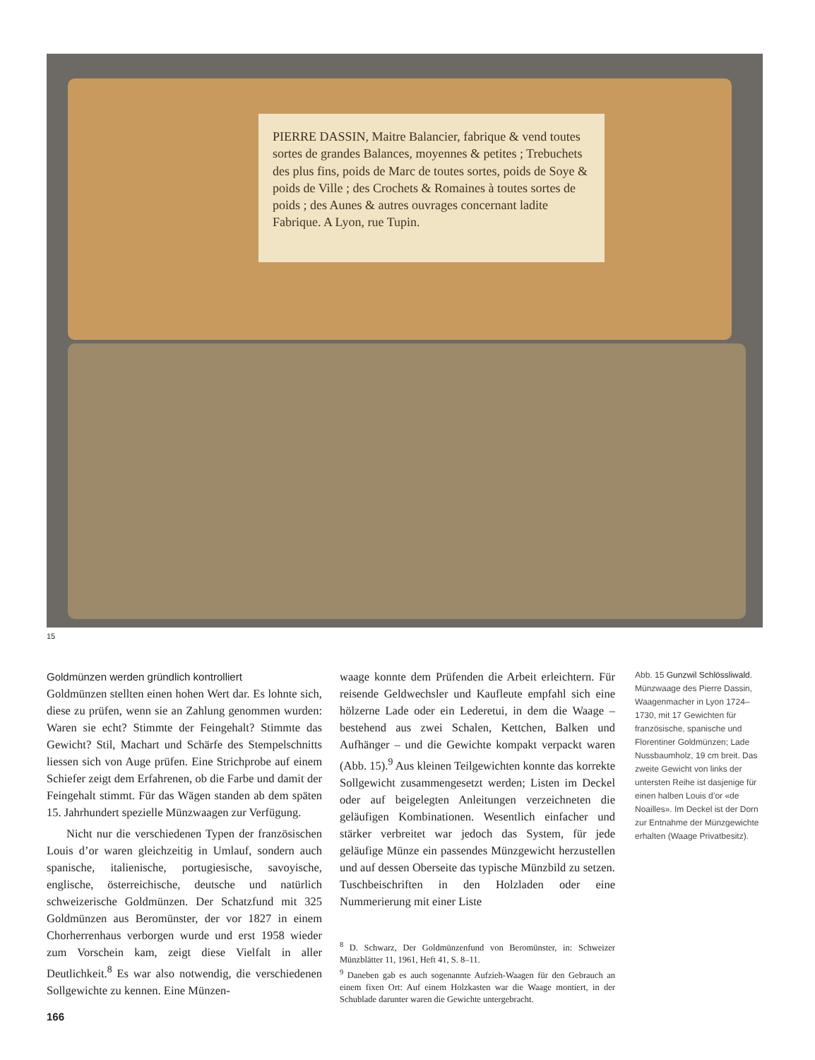PIERRE DASSIN, Maitre Balancier, fabrique & vend toutes sortes de grandes Balances, moyennes & petites ; Trebuchets des plus fins, poids de Marc de toutes sortes, poids de Soye & poids de Ville ; des Crochets & Romaines à toutes sortes de poids ; des Aunes & autres ouvrages concernant ladite Fabrique. A Lyon, rue Tupin.
15
Goldmünzen werden gründlich kontrolliert
Goldmünzen stellten einen hohen Wert dar. Es lohnte sich, diese zu prüfen, wenn sie an Zahlung genommen wurden: Waren sie echt? Stimmte der Feingehalt? Stimmte das Gewicht? Stil, Machart und Schärfe des Stempelschnitts liessen sich von Auge prüfen. Eine Strichprobe auf einem Schiefer zeigt dem Erfahrenen, ob die Farbe und damit der Feingehalt stimmt. Für das Wägen standen ab dem späten 15. Jahrhundert spezielle Münzwaagen zur Verfügung.
Nicht nur die verschiedenen Typen der französischen Louis d’or waren gleichzeitig in Umlauf, sondern auch spanische, italienische, portugiesische, savoyische, englische, österreichische, deutsche und natürlich schweizerische Goldmünzen. Der Schatzfund mit 325 Goldmünzen aus Beromünster, der vor 1827 in einem Chorherrenhaus verborgen wurde und erst 1958 wieder zum Vorschein kam, zeigt diese Vielfalt in aller Deutlichkeit.<sup>8</sup> Es war also notwendig, die verschiedenen Sollgewichte zu kennen. Eine Münzen-
waage konnte dem Prüfenden die Arbeit erleichtern. Für reisende Geldwechsler und Kaufleute empfahl sich eine hölzerne Lade oder ein Lederetui, in dem die Waage – bestehend aus zwei Schalen, Kettchen, Balken und Aufhänger – und die Gewichte kompakt verpackt waren (Abb. 15).<sup>9</sup> Aus kleinen Teilgewichten konnte das korrekte Sollgewicht zusammengesetzt werden; Listen im Deckel oder auf beigelegten Anleitungen verzeichneten die geläufigen Kombinationen. Wesentlich einfacher und stärker verbreitet war jedoch das System, für jede geläufige Münze ein passendes Münzgewicht herzustellen und auf dessen Oberseite das typische Münzbild zu setzen. Tuschbeischriften in den Holzladen oder eine Nummerierung mit einer Liste
<sup>8</sup> D. Schwarz, Der Goldmünzenfund von Beromünster, in: Schweizer Münzblätter 11, 1961, Heft 41, S. 8–11.
<sup>9</sup> Daneben gab es auch sogenannte Aufzieh-Waagen für den Gebrauch an einem fixen Ort: Auf einem Holzkasten war die Waage montiert, in der Schublade darunter waren die Gewichte untergebracht.
Abb. 15 Gunzwil Schlössliwald. Münzwaage des Pierre Dassin, Waagenmacher in Lyon 1724–1730, mit 17 Gewichten für französische, spanische und Florentiner Goldmünzen; Lade Nussbaumholz, 19 cm breit. Das zweite Gewicht von links der untersten Reihe ist dasjenige für einen halben Louis d’or «de Noailles». Im Deckel ist der Dorn zur Entnahme der Münzgewichte erhalten (Waage Privatbesitz).
166